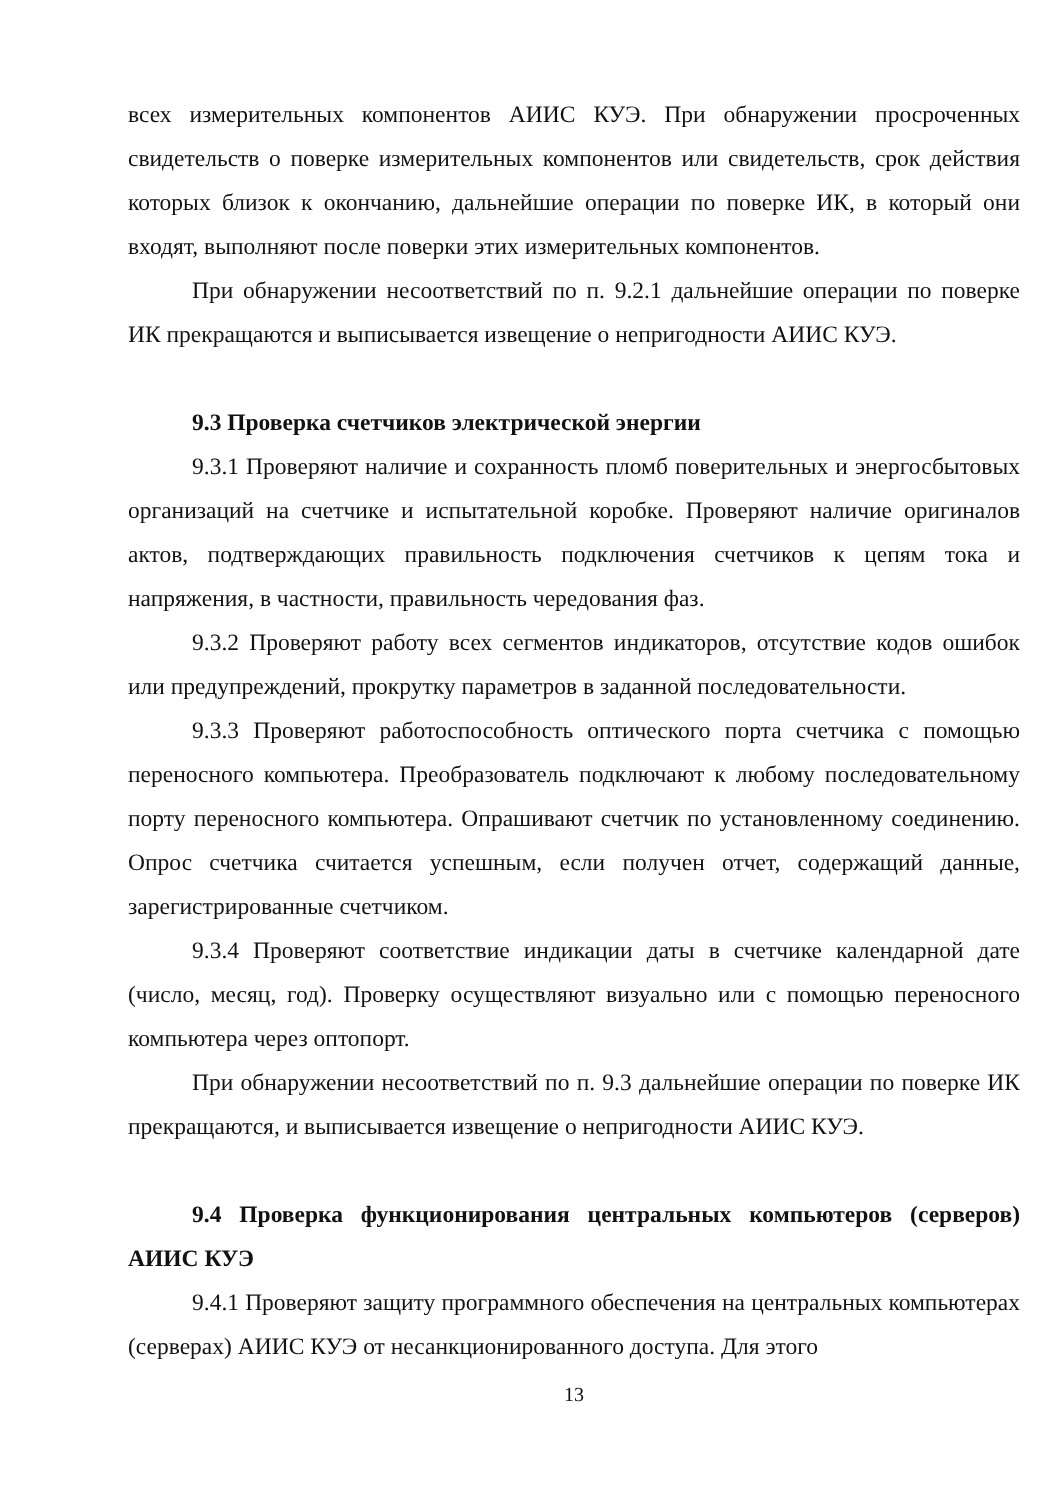всех измерительных компонентов АИИС КУЭ. При обнаружении просроченных свидетельств о поверке измерительных компонентов или свидетельств, срок действия которых близок к окончанию, дальнейшие операции по поверке ИК, в который они входят, выполняют после поверки этих измерительных компонентов.
При обнаружении несоответствий по п. 9.2.1 дальнейшие операции по поверке ИК прекращаются и выписывается извещение о непригодности АИИС КУЭ.
9.3 Проверка счетчиков электрической энергии
9.3.1 Проверяют наличие и сохранность пломб поверительных и энергосбытовых организаций на счетчике и испытательной коробке. Проверяют наличие оригиналов актов, подтверждающих правильность подключения счетчиков к цепям тока и напряжения, в частности, правильность чередования фаз.
9.3.2 Проверяют работу всех сегментов индикаторов, отсутствие кодов ошибок или предупреждений, прокрутку параметров в заданной последовательности.
9.3.3 Проверяют работоспособность оптического порта счетчика с помощью переносного компьютера. Преобразователь подключают к любому последовательному порту переносного компьютера. Опрашивают счетчик по установленному соединению. Опрос счетчика считается успешным, если получен отчет, содержащий данные, зарегистрированные счетчиком.
9.3.4 Проверяют соответствие индикации даты в счетчике календарной дате (число, месяц, год). Проверку осуществляют визуально или с помощью переносного компьютера через оптопорт.
При обнаружении несоответствий по п. 9.3 дальнейшие операции по поверке ИК прекращаются, и выписывается извещение о непригодности АИИС КУЭ.
9.4 Проверка функционирования центральных компьютеров (серверов) АИИС КУЭ
9.4.1 Проверяют защиту программного обеспечения на центральных компьютерах (серверах) АИИС КУЭ от несанкционированного доступа. Для этого
13